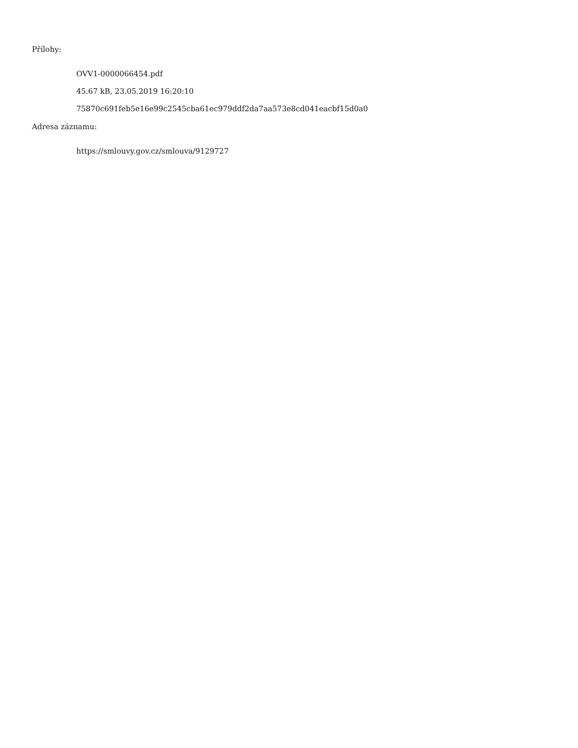Přílohy:
OVV1-0000066454.pdf
45.67 kB, 23.05.2019 16:20:10
75870c691feb5e16e99c2545cba61ec979ddf2da7aa573e8cd041eacbf15d0a0
Adresa záznamu:
https://smlouvy.gov.cz/smlouva/9129727